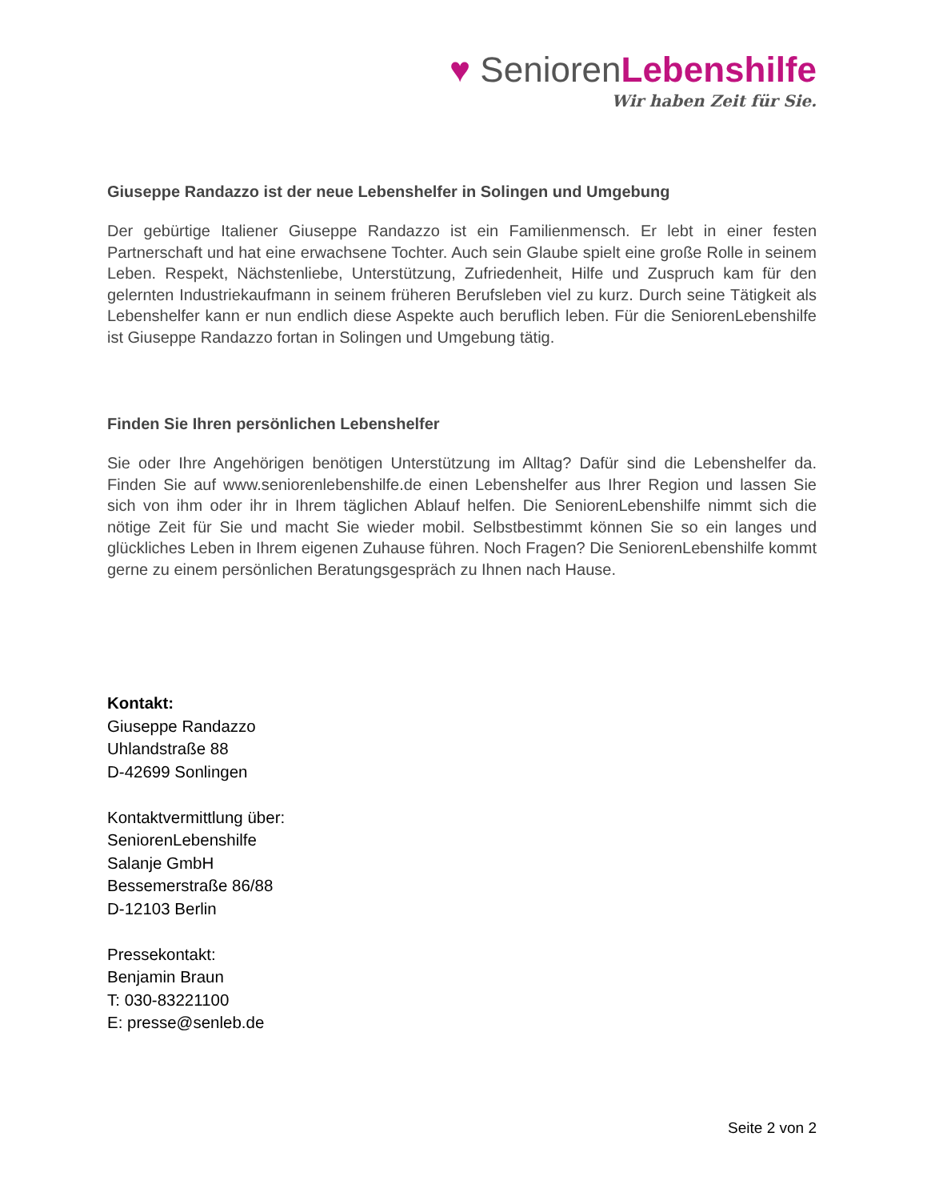♥ SeniorenLebenshilfe
Wir haben Zeit für Sie.
Giuseppe Randazzo ist der neue Lebenshelfer in Solingen und Umgebung
Der gebürtige Italiener Giuseppe Randazzo ist ein Familienmensch. Er lebt in einer festen Partnerschaft und hat eine erwachsene Tochter. Auch sein Glaube spielt eine große Rolle in seinem Leben. Respekt, Nächstenliebe, Unterstützung, Zufriedenheit, Hilfe und Zuspruch kam für den gelernten Industriekaufmann in seinem früheren Berufsleben viel zu kurz. Durch seine Tätigkeit als Lebenshelfer kann er nun endlich diese Aspekte auch beruflich leben. Für die SeniorenLebenshilfe ist Giuseppe Randazzo fortan in Solingen und Umgebung tätig.
Finden Sie Ihren persönlichen Lebenshelfer
Sie oder Ihre Angehörigen benötigen Unterstützung im Alltag? Dafür sind die Lebenshelfer da. Finden Sie auf www.seniorenlebenshilfe.de einen Lebenshelfer aus Ihrer Region und lassen Sie sich von ihm oder ihr in Ihrem täglichen Ablauf helfen. Die SeniorenLebenshilfe nimmt sich die nötige Zeit für Sie und macht Sie wieder mobil. Selbstbestimmt können Sie so ein langes und glückliches Leben in Ihrem eigenen Zuhause führen. Noch Fragen? Die SeniorenLebenshilfe kommt gerne zu einem persönlichen Beratungsgespräch zu Ihnen nach Hause.
Kontakt:
Giuseppe Randazzo
Uhlandstraße 88
D-42699 Sonlingen
Kontaktvermittlung über:
SeniorenLebenshilfe
Salanje GmbH
Bessemerstraße 86/88
D-12103 Berlin
Pressekontakt:
Benjamin Braun
T: 030-83221100
E: presse@senleb.de
Seite 2 von 2